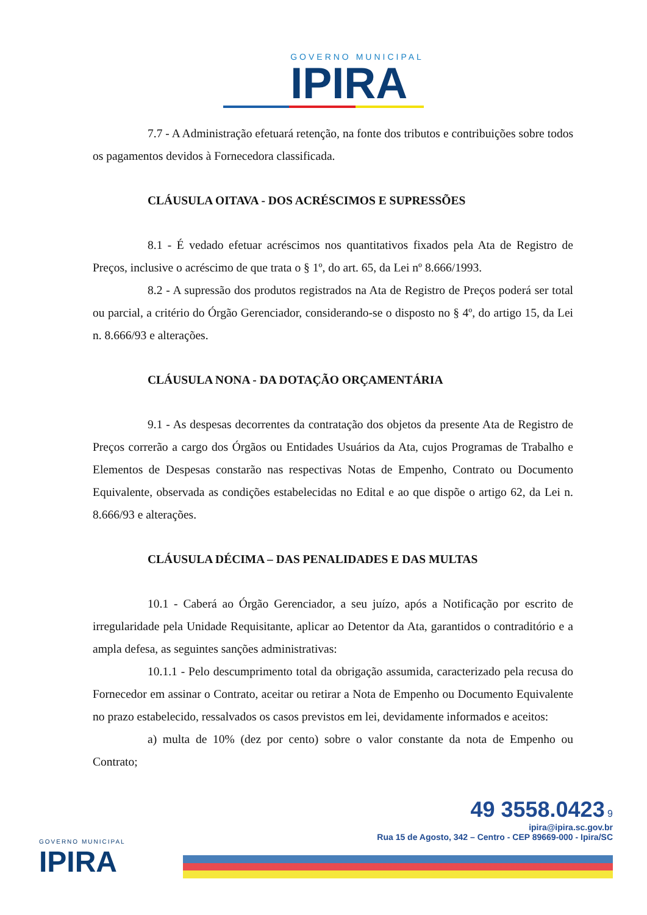GOVERNO MUNICIPAL IPIRA
7.7 - A Administração efetuará retenção, na fonte dos tributos e contribuições sobre todos os pagamentos devidos à Fornecedora classificada.
CLÁUSULA OITAVA - DOS ACRÉSCIMOS E SUPRESSÕES
8.1 - É vedado efetuar acréscimos nos quantitativos fixados pela Ata de Registro de Preços, inclusive o acréscimo de que trata o § 1º, do art. 65, da Lei nº 8.666/1993.
8.2 - A supressão dos produtos registrados na Ata de Registro de Preços poderá ser total ou parcial, a critério do Órgão Gerenciador, considerando-se o disposto no § 4º, do artigo 15, da Lei n. 8.666/93 e alterações.
CLÁUSULA NONA - DA DOTAÇÃO ORÇAMENTÁRIA
9.1 - As despesas decorrentes da contratação dos objetos da presente Ata de Registro de Preços correrão a cargo dos Órgãos ou Entidades Usuários da Ata, cujos Programas de Trabalho e Elementos de Despesas constarão nas respectivas Notas de Empenho, Contrato ou Documento Equivalente, observada as condições estabelecidas no Edital e ao que dispõe o artigo 62, da Lei n. 8.666/93 e alterações.
CLÁUSULA DÉCIMA – DAS PENALIDADES E DAS MULTAS
10.1 - Caberá ao Órgão Gerenciador, a seu juízo, após a Notificação por escrito de irregularidade pela Unidade Requisitante, aplicar ao Detentor da Ata, garantidos o contraditório e a ampla defesa, as seguintes sanções administrativas:
10.1.1 - Pelo descumprimento total da obrigação assumida, caracterizado pela recusa do Fornecedor em assinar o Contrato, aceitar ou retirar a Nota de Empenho ou Documento Equivalente no prazo estabelecido, ressalvados os casos previstos em lei, devidamente informados e aceitos:
a) multa de 10% (dez por cento) sobre o valor constante da nota de Empenho ou Contrato;
GOVERNO MUNICIPAL
IPIRA
49 3558.0423 9
ipira@ipira.sc.gov.br
Rua 15 de Agosto, 342 – Centro - CEP 89669-000 - Ipira/SC